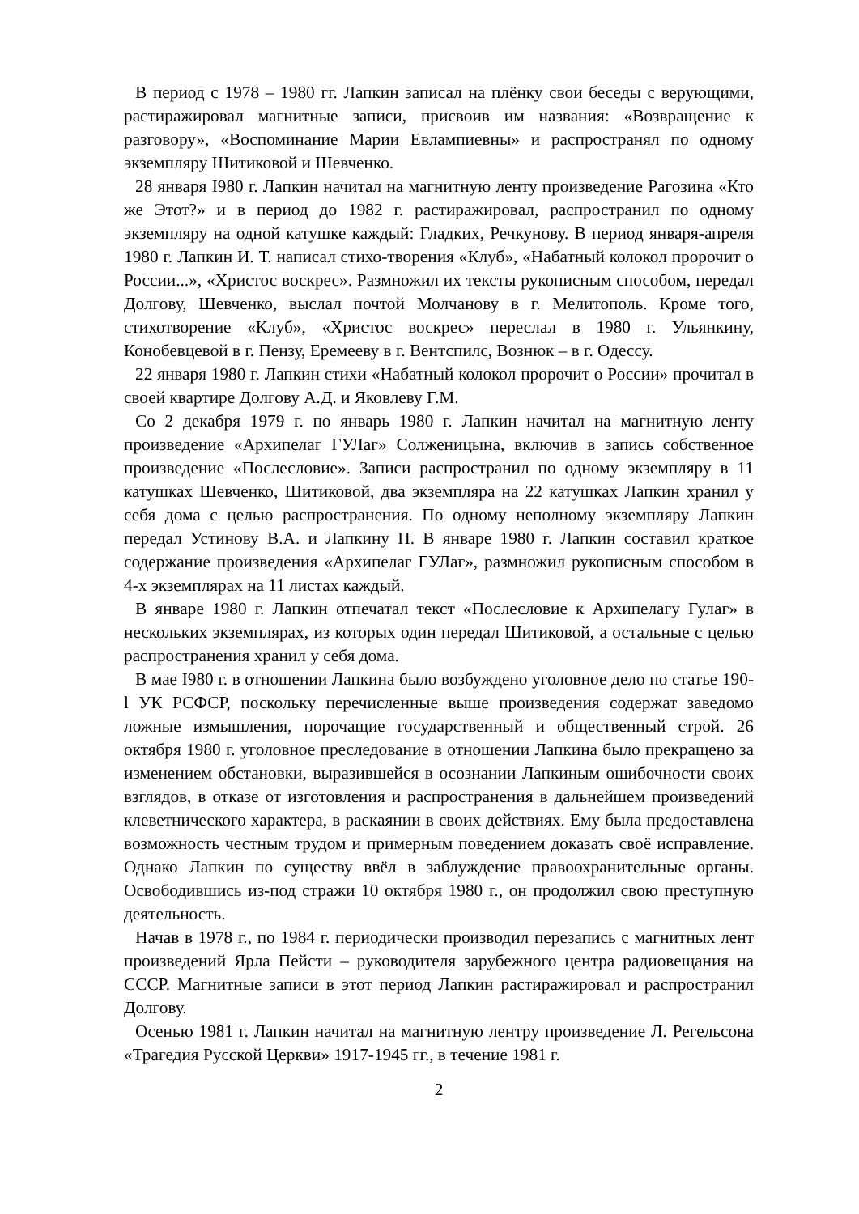В период с 1978 – 1980 гг. Лапкин записал на плёнку свои беседы с верующими, растиражировал магнитные записи, присвоив им названия: «Возвращение к разговору», «Воспоминание Марии Евлампиевны» и распространял по одному экземпляру Шитиковой и Шевченко.
28 января I980 г. Лапкин начитал на магнитную ленту произведение Рагозина «Кто же Этот?» и в период до 1982 г. растиражировал, распространил по одному экземпляру на одной катушке каждый: Гладких, Речкунову. В период января-апреля 1980 г. Лапкин И. Т. написал стихо-творения «Клуб», «Набатный колокол пророчит о России...», «Христос воскрес». Размножил их тексты рукописным способом, передал Долгову, Шевченко, выслал почтой Молчанову в г. Мелитополь. Кроме того, стихотворение «Клуб», «Христос воскрес» переслал в 1980 г. Ульянкину, Конобевцевой в г. Пензу, Еремееву в г. Вентспилс, Вознюк – в г. Одессу.
22 января 1980 г. Лапкин стихи «Набатный колокол пророчит о России» прочитал в своей квартире Долгову А.Д. и Яковлеву Г.М.
Со 2 декабря 1979 г. по январь 1980 г. Лапкин начитал на магнитную ленту произведение «Архипелаг ГУЛаг» Солженицына, включив в запись собственное произведение «Послесловие». Записи распространил по одному экземпляру в 11 катушках Шевченко, Шитиковой, два экземпляра на 22 катушках Лапкин хранил у себя дома с целью распространения. По одному неполному экземпляру Лапкин передал Устинову В.А. и Лапкину П. В январе 1980 г. Лапкин составил краткое содержание произведения «Архипелаг ГУЛаг», размножил рукописным способом в 4-х экземплярах на 11 листах каждый.
В январе 1980 г. Лапкин отпечатал текст «Послесловие к Архипелагу Гулаг» в нескольких экземплярах, из которых один передал Шитиковой, а остальные с целью распространения хранил у себя дома.
В мае I980 г. в отношении Лапкина было возбуждено уголовное дело по статье 190-l УК РСФСР, поскольку перечисленные выше произведения содержат заведомо ложные измышления, порочащие государственный и общественный строй. 26 октября 1980 г. уголовное преследование в отношении Лапкина было прекращено за изменением обстановки, выразившейся в осознании Лапкиным ошибочности своих взглядов, в отказе от изготовления и распространения в дальнейшем произведений клеветнического характера, в раскаянии в своих действиях. Ему была предоставлена возможность честным трудом и примерным поведением доказать своё исправление. Однако Лапкин по существу ввёл в заблуждение правоохранительные органы. Освободившись из-под стражи 10 октября 1980 г., он продолжил свою преступную деятельность.
Начав в 1978 г., по 1984 г. периодически производил перезапись с магнитных лент произведений Ярла Пейсти – руководителя зарубежного центра радиовещания на СССР. Магнитные записи в этот период Лапкин растиражировал и распространил Долгову.
Осенью 1981 г. Лапкин начитал на магнитную лентру произведение Л. Регельсона «Трагедия Русской Церкви» 1917-1945 гг., в течение 1981 г.
2